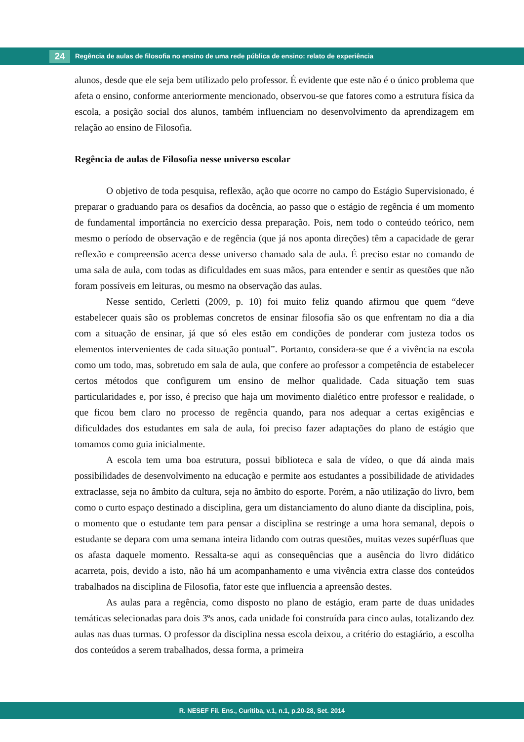24 Regência de aulas de filosofia no ensino de uma rede pública de ensino: relato de experiência
alunos, desde que ele seja bem utilizado pelo professor. É evidente que este não é o único problema que afeta o ensino, conforme anteriormente mencionado, observou-se que fatores como a estrutura física da escola, a posição social dos alunos, também influenciam no desenvolvimento da aprendizagem em relação ao ensino de Filosofia.
Regência de aulas de Filosofia nesse universo escolar
O objetivo de toda pesquisa, reflexão, ação que ocorre no campo do Estágio Supervisionado, é preparar o graduando para os desafios da docência, ao passo que o estágio de regência é um momento de fundamental importância no exercício dessa preparação. Pois, nem todo o conteúdo teórico, nem mesmo o período de observação e de regência (que já nos aponta direções) têm a capacidade de gerar reflexão e compreensão acerca desse universo chamado sala de aula. É preciso estar no comando de uma sala de aula, com todas as dificuldades em suas mãos, para entender e sentir as questões que não foram possíveis em leituras, ou mesmo na observação das aulas.
Nesse sentido, Cerletti (2009, p. 10) foi muito feliz quando afirmou que quem “deve estabelecer quais são os problemas concretos de ensinar filosofia são os que enfrentam no dia a dia com a situação de ensinar, já que só eles estão em condições de ponderar com justeza todos os elementos intervenientes de cada situação pontual”. Portanto, considera-se que é a vivência na escola como um todo, mas, sobretudo em sala de aula, que confere ao professor a competência de estabelecer certos métodos que configurem um ensino de melhor qualidade. Cada situação tem suas particularidades e, por isso, é preciso que haja um movimento dialético entre professor e realidade, o que ficou bem claro no processo de regência quando, para nos adequar a certas exigências e dificuldades dos estudantes em sala de aula, foi preciso fazer adaptações do plano de estágio que tomamos como guia inicialmente.
A escola tem uma boa estrutura, possui biblioteca e sala de vídeo, o que dá ainda mais possibilidades de desenvolvimento na educação e permite aos estudantes a possibilidade de atividades extraclasse, seja no âmbito da cultura, seja no âmbito do esporte. Porém, a não utilização do livro, bem como o curto espaço destinado a disciplina, gera um distanciamento do aluno diante da disciplina, pois, o momento que o estudante tem para pensar a disciplina se restringe a uma hora semanal, depois o estudante se depara com uma semana inteira lidando com outras questões, muitas vezes supérfluas que os afasta daquele momento. Ressalta-se aqui as consequências que a ausência do livro didático acarreta, pois, devido a isto, não há um acompanhamento e uma vivência extra classe dos conteúdos trabalhados na disciplina de Filosofia, fator este que influencia a apreensão destes.
As aulas para a regência, como disposto no plano de estágio, eram parte de duas unidades temáticas selecionadas para dois 3ºs anos, cada unidade foi construída para cinco aulas, totalizando dez aulas nas duas turmas. O professor da disciplina nessa escola deixou, a critério do estagiário, a escolha dos conteúdos a serem trabalhados, dessa forma, a primeira
R. NESEF Fil. Ens., Curitiba, v.1, n.1, p.20-28, Set. 2014